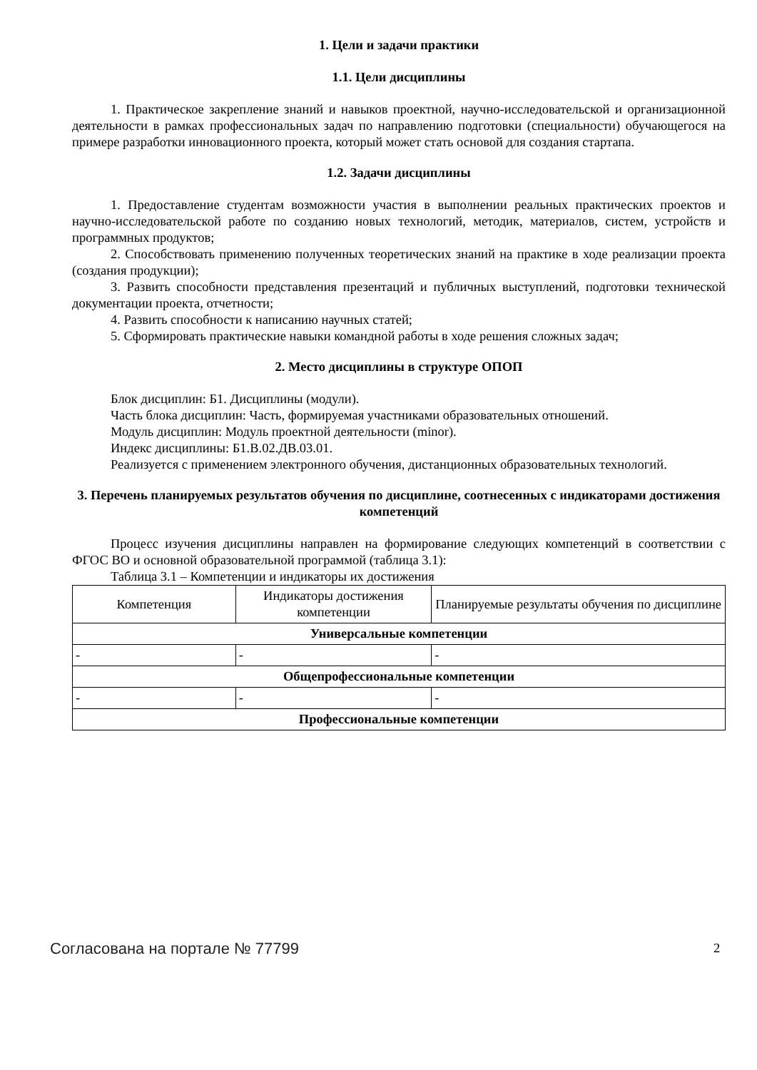1. Цели и задачи практики
1.1. Цели дисциплины
1. Практическое закрепление знаний и навыков проектной, научно-исследовательской и организационной деятельности в рамках профессиональных задач по направлению подготовки (специальности) обучающегося на примере разработки инновационного проекта, который может стать основой для создания стартапа.
1.2. Задачи дисциплины
1. Предоставление студентам возможности участия в выполнении реальных практических проектов и научно-исследовательской работе по созданию новых технологий, методик, материалов, систем, устройств и программных продуктов;
2. Способствовать применению полученных теоретических знаний на практике в ходе реализации проекта (создания продукции);
3. Развить способности представления презентаций и публичных выступлений, подготовки технической документации проекта, отчетности;
4. Развить способности к написанию научных статей;
5. Сформировать практические навыки командной работы в ходе решения сложных задач;
2. Место дисциплины в структуре ОПОП
Блок дисциплин: Б1. Дисциплины (модули).
Часть блока дисциплин: Часть, формируемая участниками образовательных отношений.
Модуль дисциплин: Модуль проектной деятельности (minor).
Индекс дисциплины: Б1.В.02.ДВ.03.01.
Реализуется с применением электронного обучения, дистанционных образовательных технологий.
3. Перечень планируемых результатов обучения по дисциплине, соотнесенных с индикаторами достижения компетенций
Процесс изучения дисциплины направлен на формирование следующих компетенций в соответствии с ФГОС ВО и основной образовательной программой (таблица 3.1):
Таблица 3.1 – Компетенции и индикаторы их достижения
| Компетенция | Индикаторы достижения компетенции | Планируемые результаты обучения по дисциплине |
| --- | --- | --- |
| Универсальные компетенции | | |
| - | - | - |
| Общепрофессиональные компетенции | | |
| - | - | - |
| Профессиональные компетенции | | |
Согласована на портале № 77799 2